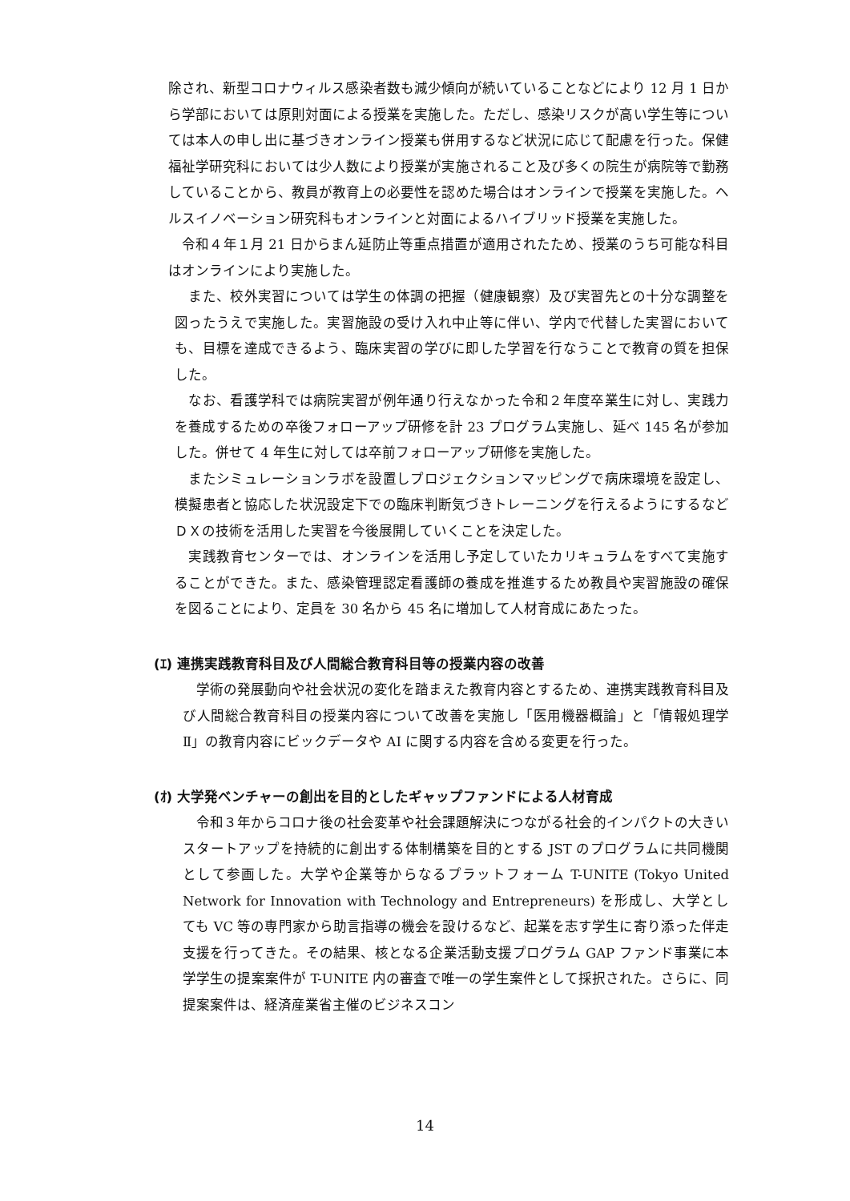除され、新型コロナウィルス感染者数も減少傾向が続いていることなどにより 12 月 1 日から学部においては原則対面による授業を実施した。ただし、感染リスクが高い学生等については本人の申し出に基づきオンライン授業も併用するなど状況に応じて配慮を行った。保健福祉学研究科においては少人数により授業が実施されること及び多くの院生が病院等で勤務していることから、教員が教育上の必要性を認めた場合はオンラインで授業を実施した。ヘルスイノベーション研究科もオンラインと対面によるハイブリッド授業を実施した。
　令和４年１月 21 日からまん延防止等重点措置が適用されたため、授業のうち可能な科目はオンラインにより実施した。
　また、校外実習については学生の体調の把握（健康観察）及び実習先との十分な調整を図ったうえで実施した。実習施設の受け入れ中止等に伴い、学内で代替した実習においても、目標を達成できるよう、臨床実習の学びに即した学習を行なうことで教育の質を担保した。
　なお、看護学科では病院実習が例年通り行えなかった令和２年度卒業生に対し、実践力を養成するための卒後フォローアップ研修を計 23 プログラム実施し、延べ 145 名が参加した。併せて 4 年生に対しては卒前フォローアップ研修を実施した。
　またシミュレーションラボを設置しプロジェクションマッピングで病床環境を設定し、模擬患者と協応した状況設定下での臨床判断気づきトレーニングを行えるようにするなどＤＸの技術を活用した実習を今後展開していくことを決定した。
　実践教育センターでは、オンラインを活用し予定していたカリキュラムをすべて実施することができた。また、感染管理認定看護師の養成を推進するため教員や実習施設の確保を図ることにより、定員を 30 名から 45 名に増加して人材育成にあたった。
(ｴ) 連携実践教育科目及び人間総合教育科目等の授業内容の改善
　学術の発展動向や社会状況の変化を踏まえた教育内容とするため、連携実践教育科目及び人間総合教育科目の授業内容について改善を実施し「医用機器概論」と「情報処理学Ⅱ」の教育内容にビックデータや AI に関する内容を含める変更を行った。
(ｵ) 大学発ベンチャーの創出を目的としたギャップファンドによる人材育成
　令和３年からコロナ後の社会変革や社会課題解決につながる社会的インパクトの大きいスタートアップを持続的に創出する体制構築を目的とする JST のプログラムに共同機関として参画した。大学や企業等からなるプラットフォーム T-UNITE (Tokyo United Network for Innovation with Technology and Entrepreneurs) を形成し、大学としても VC 等の専門家から助言指導の機会を設けるなど、起業を志す学生に寄り添った伴走支援を行ってきた。その結果、核となる企業活動支援プログラム GAP ファンド事業に本学学生の提案案件が T-UNITE 内の審査で唯一の学生案件として採択された。さらに、同提案案件は、経済産業省主催のビジネスコン
14